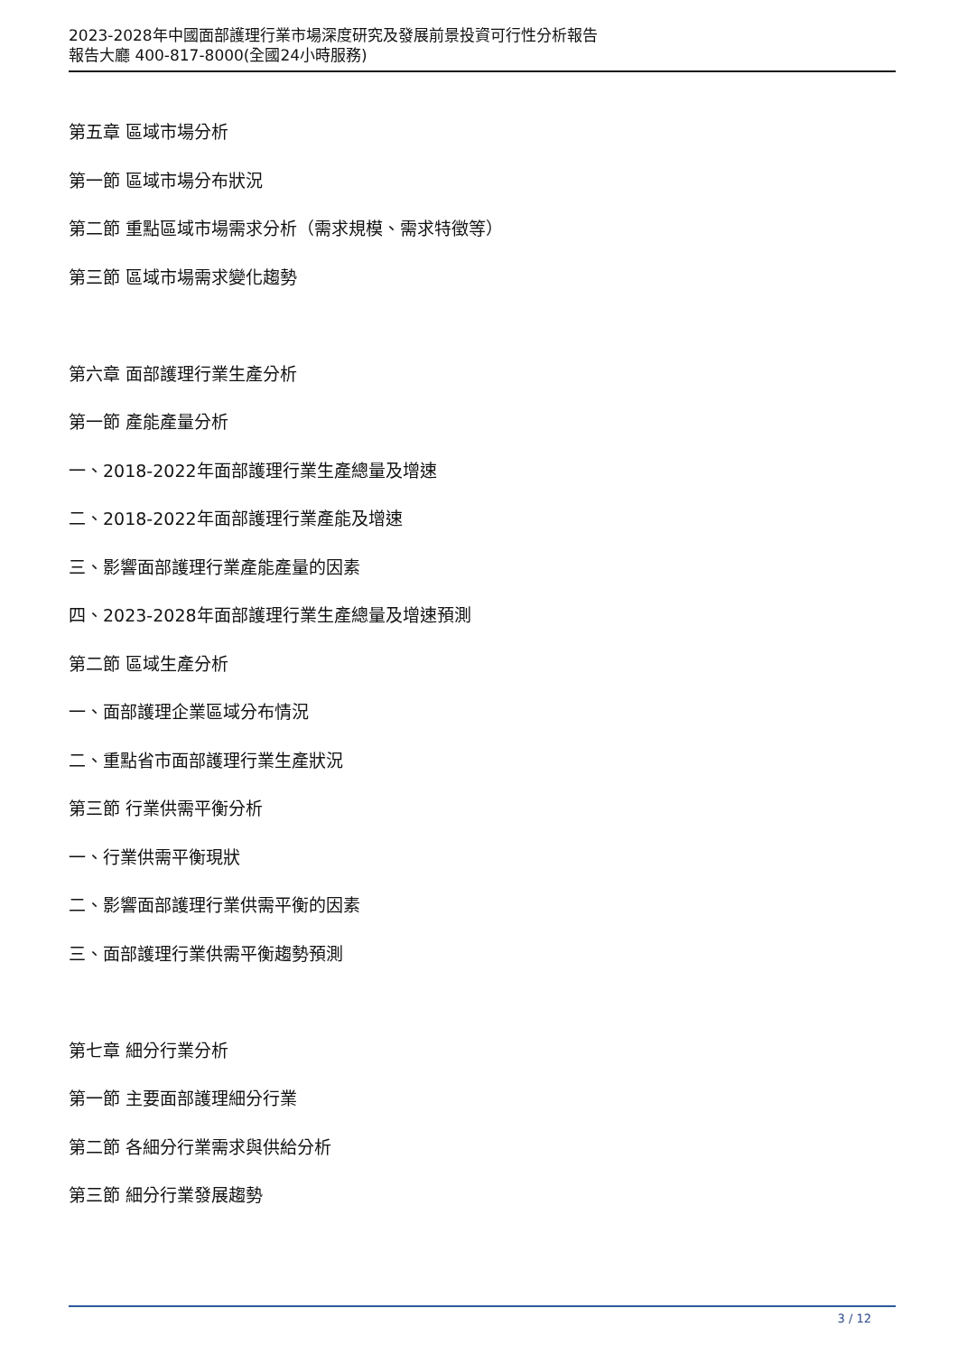2023-2028年中國面部護理行業市場深度研究及發展前景投資可行性分析報告
報告大廳 400-817-8000(全國24小時服務)
第五章 區域市場分析
第一節 區域市場分布狀況
第二節 重點區域市場需求分析（需求規模、需求特徵等）
第三節 區域市場需求變化趨勢
第六章 面部護理行業生產分析
第一節 產能產量分析
一、2018-2022年面部護理行業生產總量及增速
二、2018-2022年面部護理行業產能及增速
三、影響面部護理行業產能產量的因素
四、2023-2028年面部護理行業生產總量及增速預測
第二節 區域生產分析
一、面部護理企業區域分布情況
二、重點省市面部護理行業生產狀況
第三節 行業供需平衡分析
一、行業供需平衡現狀
二、影響面部護理行業供需平衡的因素
三、面部護理行業供需平衡趨勢預測
第七章 細分行業分析
第一節 主要面部護理細分行業
第二節 各細分行業需求與供給分析
第三節 細分行業發展趨勢
3 / 12